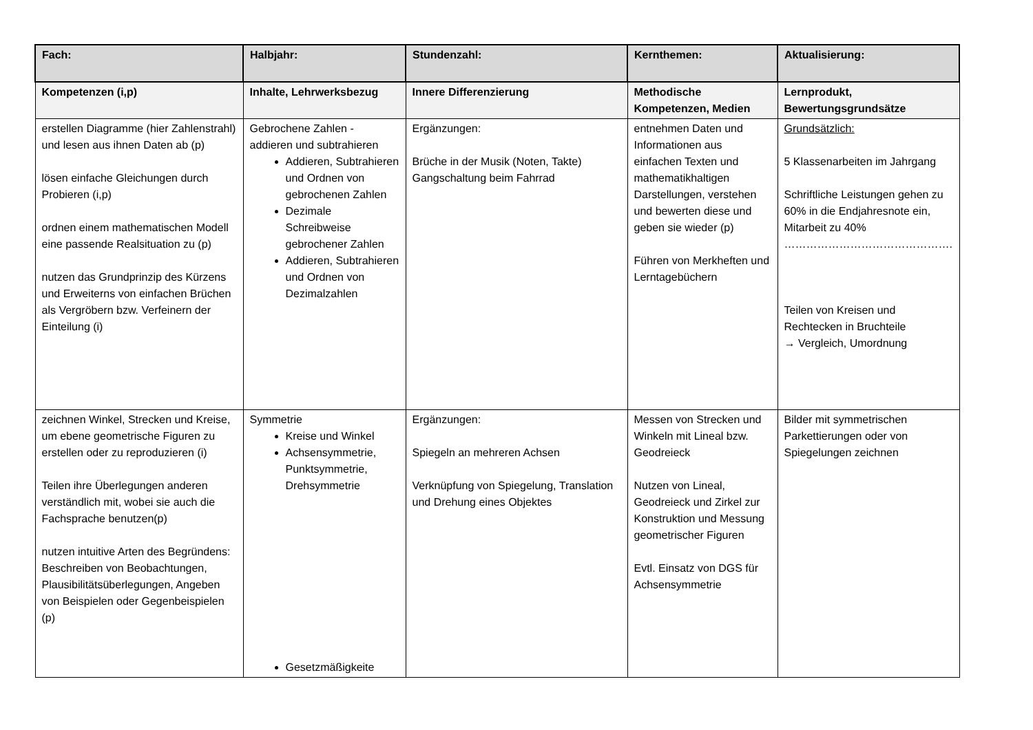| Fach: | Halbjahr: | Stundenzahl: | Kernthemen: | Aktualisierung: |
| --- | --- | --- | --- | --- |
| Kompetenzen (i,p) | Inhalte, Lehrwerksbezug | Innere Differenzierung | Methodische Kompetenzen, Medien | Lernprodukt, Bewertungsgrundsätze |
| erstellen Diagramme (hier Zahlenstrahl) und lesen aus ihnen Daten ab (p) lösen einfache Gleichungen durch Probieren (i,p) ordnen einem mathematischen Modell eine passende Realsituation zu (p) nutzen das Grundprinzip des Kürzens und Erweiterns von einfachen Brüchen als Vergröbern bzw. Verfeinern der Einteilung (i) | Gebrochene Zahlen - addieren und subtrahieren Addieren, Subtrahieren und Ordnen von gebrochenen Zahlen Dezimale Schreibweise gebrochener Zahlen Addieren, Subtrahieren und Ordnen von Dezimalzahlen | Ergänzungen: Brüche in der Musik (Noten, Takte) Gangschaltung beim Fahrrad | entnehmen Daten und Informationen aus einfachen Texten und mathematikhaltigen Darstellungen, verstehen und bewerten diese und geben sie wieder (p) Führen von Merkheften und Lerntagebüchern | Grundsätzlich: 5 Klassenarbeiten im Jahrgang Schriftliche Leistungen gehen zu 60% in die Endjahresnote ein, Mitarbeit zu 40% ………………………………………. Teilen von Kreisen und Rechtecken in Bruchteile → Vergleich, Umordnung |
| zeichnen Winkel, Strecken und Kreise, um ebene geometrische Figuren zu erstellen oder zu reproduzieren (i) Teilen ihre Überlegungen anderen verständlich mit, wobei sie auch die Fachsprache benutzen(p) nutzen intuitive Arten des Begründens: Beschreiben von Beobachtungen, Plausibilitätsüberlegungen, Angeben von Beispielen oder Gegenbeispielen (p) | Symmetrie Kreise und Winkel Achsensymmetrie, Punktsymmetrie, Drehsymmetrie Gesetzmäßigkeite | Ergänzungen: Spiegeln an mehreren Achsen Verknüpfung von Spiegelung, Translation und Drehung eines Objektes | Messen von Strecken und Winkeln mit Lineal bzw. Geodreieck Nutzen von Lineal, Geodreieck und Zirkel zur Konstruktion und Messung geometrischer Figuren Evtl. Einsatz von DGS für Achsensymmetrie | Bilder mit symmetrischen Parkettierungen oder von Spiegelungen zeichnen |